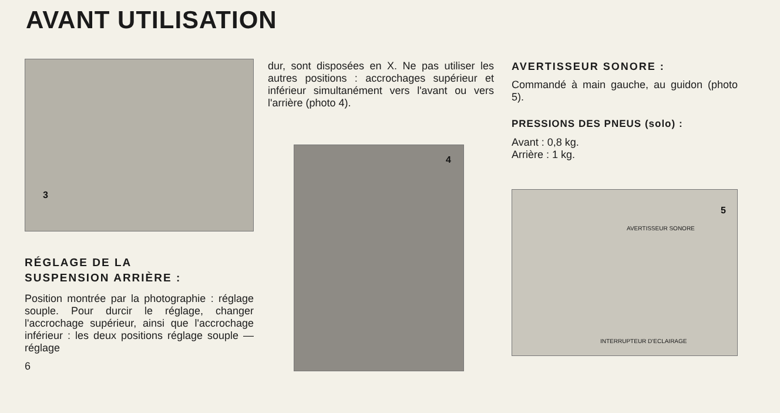AVANT UTILISATION
3
RÉGLAGE DE LA
SUSPENSION ARRIÈRE :
Position montrée par la photographie : réglage souple. Pour durcir le réglage, changer l'accrochage supérieur, ainsi que l'accrochage inférieur : les deux positions réglage souple — réglage
6
dur, sont disposées en X. Ne pas utiliser les autres positions : accrochages supérieur et inférieur simultanément vers l'avant ou vers l'arrière (photo 4).
4
AVERTISSEUR SONORE :
Commandé à main gauche, au guidon (photo 5).
PRESSIONS DES PNEUS (solo) :
Avant : 0,8 kg.
Arrière : 1 kg.
5
AVERTISSEUR SONORE
INTERRUPTEUR D'ECLAIRAGE